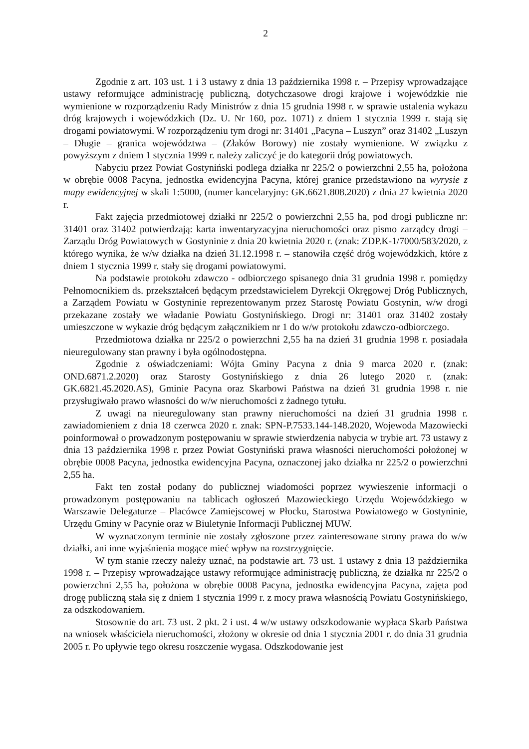2
Zgodnie z art. 103 ust. 1 i 3 ustawy z dnia 13 października 1998 r. – Przepisy wprowadzające ustawy reformujące administrację publiczną, dotychczasowe drogi krajowe i wojewódzkie nie wymienione w rozporządzeniu Rady Ministrów z dnia 15 grudnia 1998 r. w sprawie ustalenia wykazu dróg krajowych i wojewódzkich (Dz. U. Nr 160, poz. 1071) z dniem 1 stycznia 1999 r. stają się drogami powiatowymi. W rozporządzeniu tym drogi nr: 31401 „Pacyna – Luszyn” oraz 31402 „Luszyn – Długie – granica województwa – (Złaków Borowy) nie zostały wymienione. W związku z powyższym z dniem 1 stycznia 1999 r. należy zaliczyć je do kategorii dróg powiatowych.
Nabyciu przez Powiat Gostyniński podlega działka nr 225/2 o powierzchni 2,55 ha, położona w obrębie 0008 Pacyna, jednostka ewidencyjna Pacyna, której granice przedstawiono na wyrysie z mapy ewidencyjnej w skali 1:5000, (numer kancelaryjny: GK.6621.808.2020) z dnia 27 kwietnia 2020 r.
Fakt zajęcia przedmiotowej działki nr 225/2 o powierzchni 2,55 ha, pod drogi publiczne nr: 31401 oraz 31402 potwierdzają: karta inwentaryzacyjna nieruchomości oraz pismo zarządcy drogi – Zarządu Dróg Powiatowych w Gostyninie z dnia 20 kwietnia 2020 r. (znak: ZDP.K-1/7000/583/2020, z którego wynika, że w/w działka na dzień 31.12.1998 r. – stanowiła część dróg wojewódzkich, które z dniem 1 stycznia 1999 r. stały się drogami powiatowymi.
Na podstawie protokołu zdawczo - odbiorczego spisanego dnia 31 grudnia 1998 r. pomiędzy Pełnomocnikiem ds. przekształceń będącym przedstawicielem Dyrekcji Okręgowej Dróg Publicznych, a Zarządem Powiatu w Gostyninie reprezentowanym przez Starostę Powiatu Gostynin, w/w drogi przekazane zostały we władanie Powiatu Gostynińskiego. Drogi nr: 31401 oraz 31402 zostały umieszczone w wykazie dróg będącym załącznikiem nr 1 do w/w protokołu zdawczo-odbiorczego.
Przedmiotowa działka nr 225/2 o powierzchni 2,55 ha na dzień 31 grudnia 1998 r. posiadała nieuregulowany stan prawny i była ogólnodostępna.
Zgodnie z oświadczeniami: Wójta Gminy Pacyna z dnia 9 marca 2020 r. (znak: OND.6871.2.2020) oraz Starosty Gostynińskiego z dnia 26 lutego 2020 r. (znak: GK.6821.45.2020.AS), Gminie Pacyna oraz Skarbowi Państwa na dzień 31 grudnia 1998 r. nie przysługiwało prawo własności do w/w nieruchomości z żadnego tytułu.
Z uwagi na nieuregulowany stan prawny nieruchomości na dzień 31 grudnia 1998 r. zawiadomieniem z dnia 18 czerwca 2020 r. znak: SPN-P.7533.144-148.2020, Wojewoda Mazowiecki poinformował o prowadzonym postępowaniu w sprawie stwierdzenia nabycia w trybie art. 73 ustawy z dnia 13 października 1998 r. przez Powiat Gostyniński prawa własności nieruchomości położonej w obrębie 0008 Pacyna, jednostka ewidencyjna Pacyna, oznaczonej jako działka nr 225/2 o powierzchni 2,55 ha.
Fakt ten został podany do publicznej wiadomości poprzez wywieszenie informacji o prowadzonym postępowaniu na tablicach ogłoszeń Mazowieckiego Urzędu Wojewódzkiego w Warszawie Delegaturze – Placówce Zamiejscowej w Płocku, Starostwa Powiatowego w Gostyninie, Urzędu Gminy w Pacynie oraz w Biuletynie Informacji Publicznej MUW.
W wyznaczonym terminie nie zostały zgłoszone przez zainteresowane strony prawa do w/w działki, ani inne wyjaśnienia mogące mieć wpływ na rozstrzygnięcie.
W tym stanie rzeczy należy uznać, na podstawie art. 73 ust. 1 ustawy z dnia 13 października 1998 r. – Przepisy wprowadzające ustawy reformujące administrację publiczną, że działka nr 225/2 o powierzchni 2,55 ha, położona w obrębie 0008 Pacyna, jednostka ewidencyjna Pacyna, zajęta pod drogę publiczną stała się z dniem 1 stycznia 1999 r. z mocy prawa własnością Powiatu Gostynińskiego, za odszkodowaniem.
Stosownie do art. 73 ust. 2 pkt. 2 i ust. 4 w/w ustawy odszkodowanie wypłaca Skarb Państwa na wniosek właściciela nieruchomości, złożony w okresie od dnia 1 stycznia 2001 r. do dnia 31 grudnia 2005 r. Po upływie tego okresu roszczenie wygasa. Odszkodowanie jest